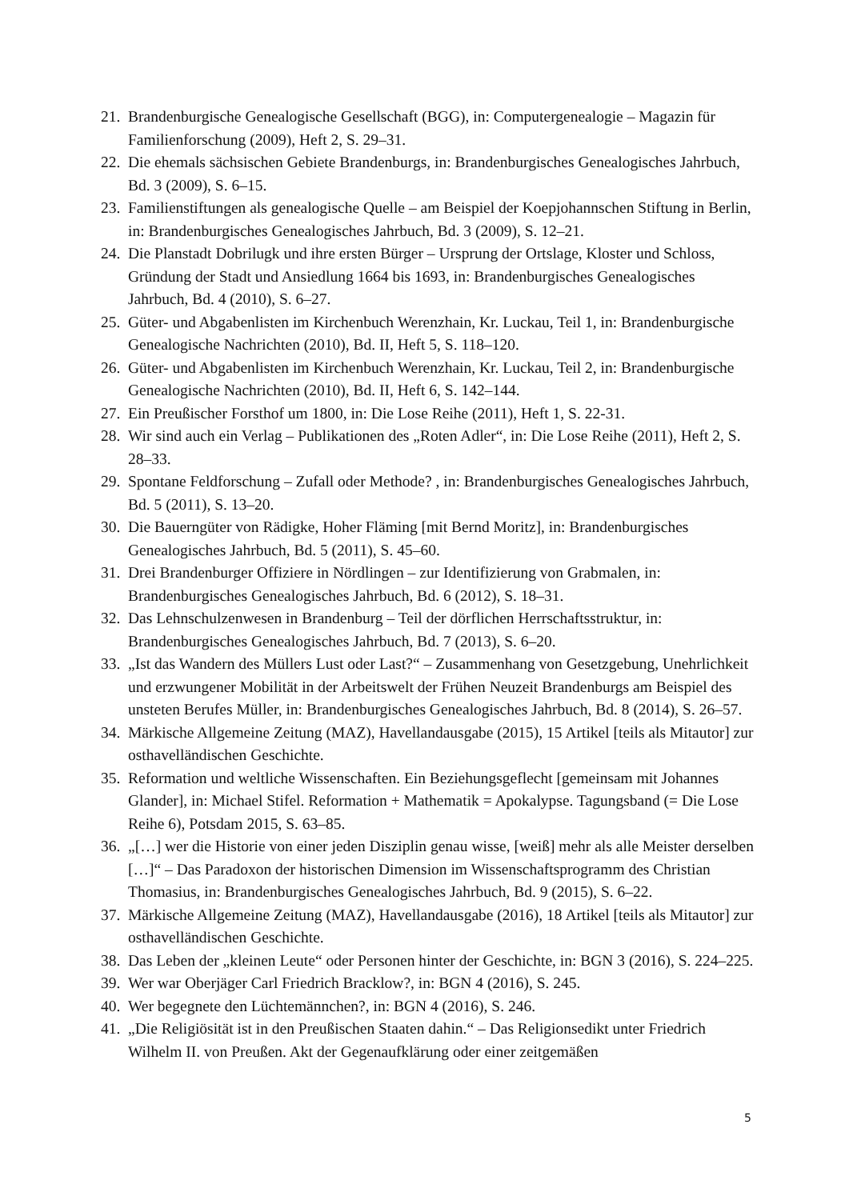21. Brandenburgische Genealogische Gesellschaft (BGG), in: Computergenealogie – Magazin für Familienforschung (2009), Heft 2, S. 29–31.
22. Die ehemals sächsischen Gebiete Brandenburgs, in: Brandenburgisches Genealogisches Jahrbuch, Bd. 3 (2009), S. 6–15.
23. Familienstiftungen als genealogische Quelle – am Beispiel der Koepjohannschen Stiftung in Berlin, in: Brandenburgisches Genealogisches Jahrbuch, Bd. 3 (2009), S. 12–21.
24. Die Planstadt Dobrilugk und ihre ersten Bürger – Ursprung der Ortslage, Kloster und Schloss, Gründung der Stadt und Ansiedlung 1664 bis 1693, in: Brandenburgisches Genealogisches Jahrbuch, Bd. 4 (2010), S. 6–27.
25. Güter- und Abgabenlisten im Kirchenbuch Werenzhain, Kr. Luckau, Teil 1, in: Brandenburgische Genealogische Nachrichten (2010), Bd. II, Heft 5, S. 118–120.
26. Güter- und Abgabenlisten im Kirchenbuch Werenzhain, Kr. Luckau, Teil 2, in: Brandenburgische Genealogische Nachrichten (2010), Bd. II, Heft 6, S. 142–144.
27. Ein Preußischer Forsthof um 1800, in: Die Lose Reihe (2011), Heft 1, S. 22-31.
28. Wir sind auch ein Verlag – Publikationen des „Roten Adler“, in: Die Lose Reihe (2011), Heft 2, S. 28–33.
29. Spontane Feldforschung – Zufall oder Methode? , in: Brandenburgisches Genealogisches Jahrbuch, Bd. 5 (2011), S. 13–20.
30. Die Bauerngüter von Rädigke, Hoher Fläming [mit Bernd Moritz], in: Brandenburgisches Genealogisches Jahrbuch, Bd. 5 (2011), S. 45–60.
31. Drei Brandenburger Offiziere in Nördlingen – zur Identifizierung von Grabmalen, in: Brandenburgisches Genealogisches Jahrbuch, Bd. 6 (2012), S. 18–31.
32. Das Lehnschulzenwesen in Brandenburg – Teil der dörflichen Herrschaftsstruktur, in: Brandenburgisches Genealogisches Jahrbuch, Bd. 7 (2013), S. 6–20.
33. „Ist das Wandern des Müllers Lust oder Last?“ – Zusammenhang von Gesetzgebung, Unehrlichkeit und erzwungener Mobilität in der Arbeitswelt der Frühen Neuzeit Brandenburgs am Beispiel des unsteten Berufes Müller, in: Brandenburgisches Genealogisches Jahrbuch, Bd. 8 (2014), S. 26–57.
34. Märkische Allgemeine Zeitung (MAZ), Havellandausgabe (2015), 15 Artikel [teils als Mitautor] zur osthavelländischen Geschichte.
35. Reformation und weltliche Wissenschaften. Ein Beziehungsgeflecht [gemeinsam mit Johannes Glander], in: Michael Stifel. Reformation + Mathematik = Apokalypse. Tagungsband (= Die Lose Reihe 6), Potsdam 2015, S. 63–85.
36. „[…] wer die Historie von einer jeden Disziplin genau wisse, [weiß] mehr als alle Meister derselben […]“ – Das Paradoxon der historischen Dimension im Wissenschaftsprogramm des Christian Thomasius, in: Brandenburgisches Genealogisches Jahrbuch, Bd. 9 (2015), S. 6–22.
37. Märkische Allgemeine Zeitung (MAZ), Havellandausgabe (2016), 18 Artikel [teils als Mitautor] zur osthavelländischen Geschichte.
38. Das Leben der „kleinen Leute“ oder Personen hinter der Geschichte, in: BGN 3 (2016), S. 224–225.
39. Wer war Oberjäger Carl Friedrich Bracklow?, in: BGN 4 (2016), S. 245.
40. Wer begegnete den Lüchtemännchen?, in: BGN 4 (2016), S. 246.
41. „Die Religiösität ist in den Preußischen Staaten dahin.“ – Das Religionsedikt unter Friedrich Wilhelm II. von Preußen. Akt der Gegenaufklärung oder einer zeitgemäßen
5